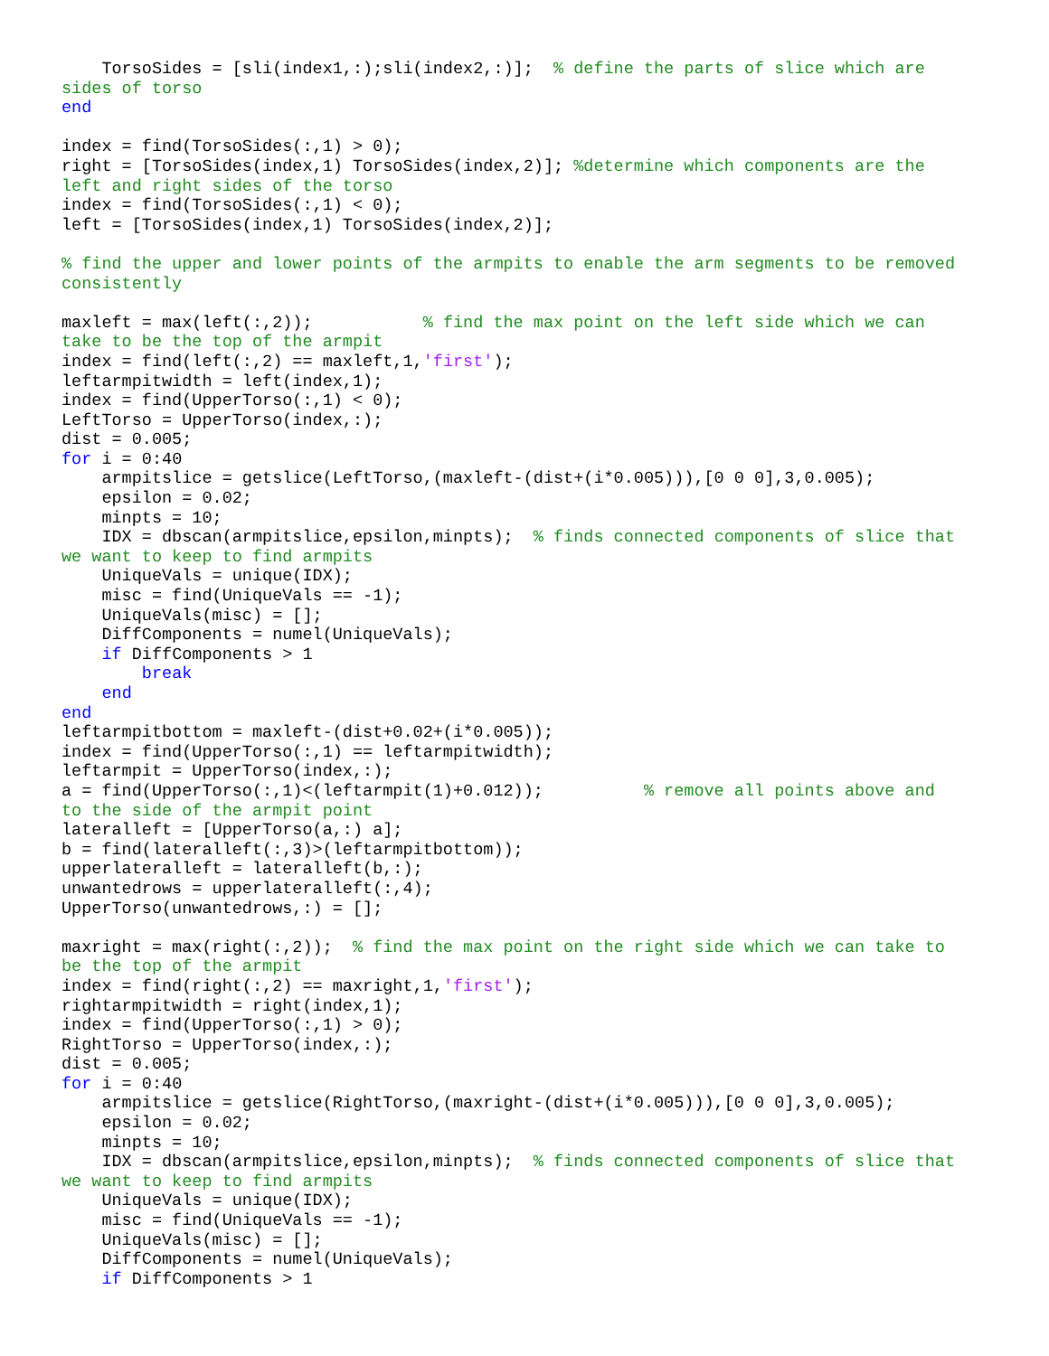TorsoSides = [sli(index1,:);sli(index2,:)];  % define the parts of slice which are
sides of torso
end

index = find(TorsoSides(:,1) > 0);
right = [TorsoSides(index,1) TorsoSides(index,2)]; %determine which components are the
left and right sides of the torso
index = find(TorsoSides(:,1) < 0);
left = [TorsoSides(index,1) TorsoSides(index,2)];

% find the upper and lower points of the armpits to enable the arm segments to be removed
consistently

maxleft = max(left(:,2));           % find the max point on the left side which we can
take to be the top of the armpit
index = find(left(:,2) == maxleft,1,'first');
leftarmpitwidth = left(index,1);
index = find(UpperTorso(:,1) < 0);
LeftTorso = UpperTorso(index,:);
dist = 0.005;
for i = 0:40
    armpitslice = getslice(LeftTorso,(maxleft-(dist+(i*0.005))),[0 0 0],3,0.005);
    epsilon = 0.02;
    minpts = 10;
    IDX = dbscan(armpitslice,epsilon,minpts);  % finds connected components of slice that
we want to keep to find armpits
    UniqueVals = unique(IDX);
    misc = find(UniqueVals == -1);
    UniqueVals(misc) = [];
    DiffComponents = numel(UniqueVals);
    if DiffComponents > 1
        break
    end
end
leftarmpitbottom = maxleft-(dist+0.02+(i*0.005));
index = find(UpperTorso(:,1) == leftarmpitwidth);
leftarmpit = UpperTorso(index,:);
a = find(UpperTorso(:,1)<(leftarmpit(1)+0.012));          % remove all points above and
to the side of the armpit point
lateralleft = [UpperTorso(a,:) a];
b = find(lateralleft(:,3)>(leftarmpitbottom));
upperlateralleft = lateralleft(b,:);
unwantedrows = upperlateralleft(:,4);
UpperTorso(unwantedrows,:) = [];

maxright = max(right(:,2));  % find the max point on the right side which we can take to
be the top of the armpit
index = find(right(:,2) == maxright,1,'first');
rightarmpitwidth = right(index,1);
index = find(UpperTorso(:,1) > 0);
RightTorso = UpperTorso(index,:);
dist = 0.005;
for i = 0:40
    armpitslice = getslice(RightTorso,(maxright-(dist+(i*0.005))),[0 0 0],3,0.005);
    epsilon = 0.02;
    minpts = 10;
    IDX = dbscan(armpitslice,epsilon,minpts);  % finds connected components of slice that
we want to keep to find armpits
    UniqueVals = unique(IDX);
    misc = find(UniqueVals == -1);
    UniqueVals(misc) = [];
    DiffComponents = numel(UniqueVals);
    if DiffComponents > 1